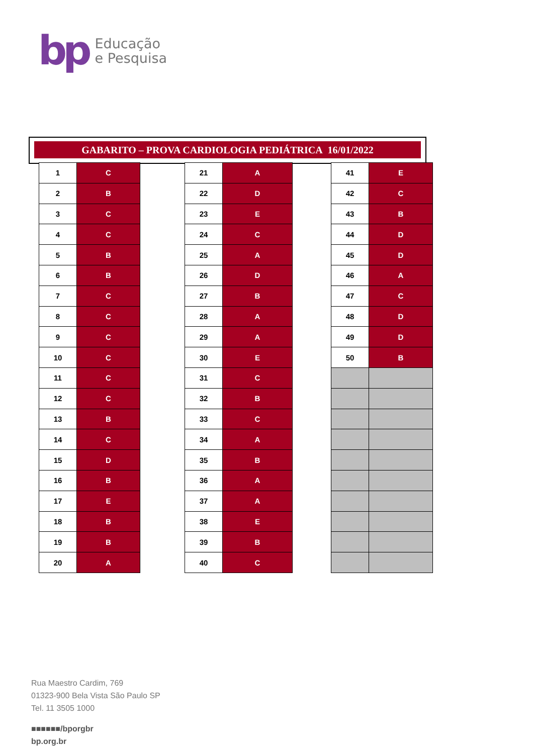bp Educação
e Pesquisa
GABARITO – PROVA CARDIOLOGIA PEDIÁTRICA 16/01/2022
| 1 | C |
| 2 | B |
| 3 | C |
| 4 | C |
| 5 | B |
| 6 | B |
| 7 | C |
| 8 | C |
| 9 | C |
| 10 | C |
| 11 | C |
| 12 | C |
| 13 | B |
| 14 | C |
| 15 | D |
| 16 | B |
| 17 | E |
| 18 | B |
| 19 | B |
| 20 | A |
| 21 | A |
| 22 | D |
| 23 | E |
| 24 | C |
| 25 | A |
| 26 | D |
| 27 | B |
| 28 | A |
| 29 | A |
| 30 | E |
| 31 | C |
| 32 | B |
| 33 | C |
| 34 | A |
| 35 | B |
| 36 | A |
| 37 | A |
| 38 | E |
| 39 | B |
| 40 | C |
| 41 | E |
| 42 | C |
| 43 | B |
| 44 | D |
| 45 | D |
| 46 | A |
| 47 | C |
| 48 | D |
| 49 | D |
| 50 | B |
Rua Maestro Cardim, 769
01323-900 Bela Vista São Paulo SP
Tel. 11 3505 1000
■■■■■■/bporgbr
bp.org.br